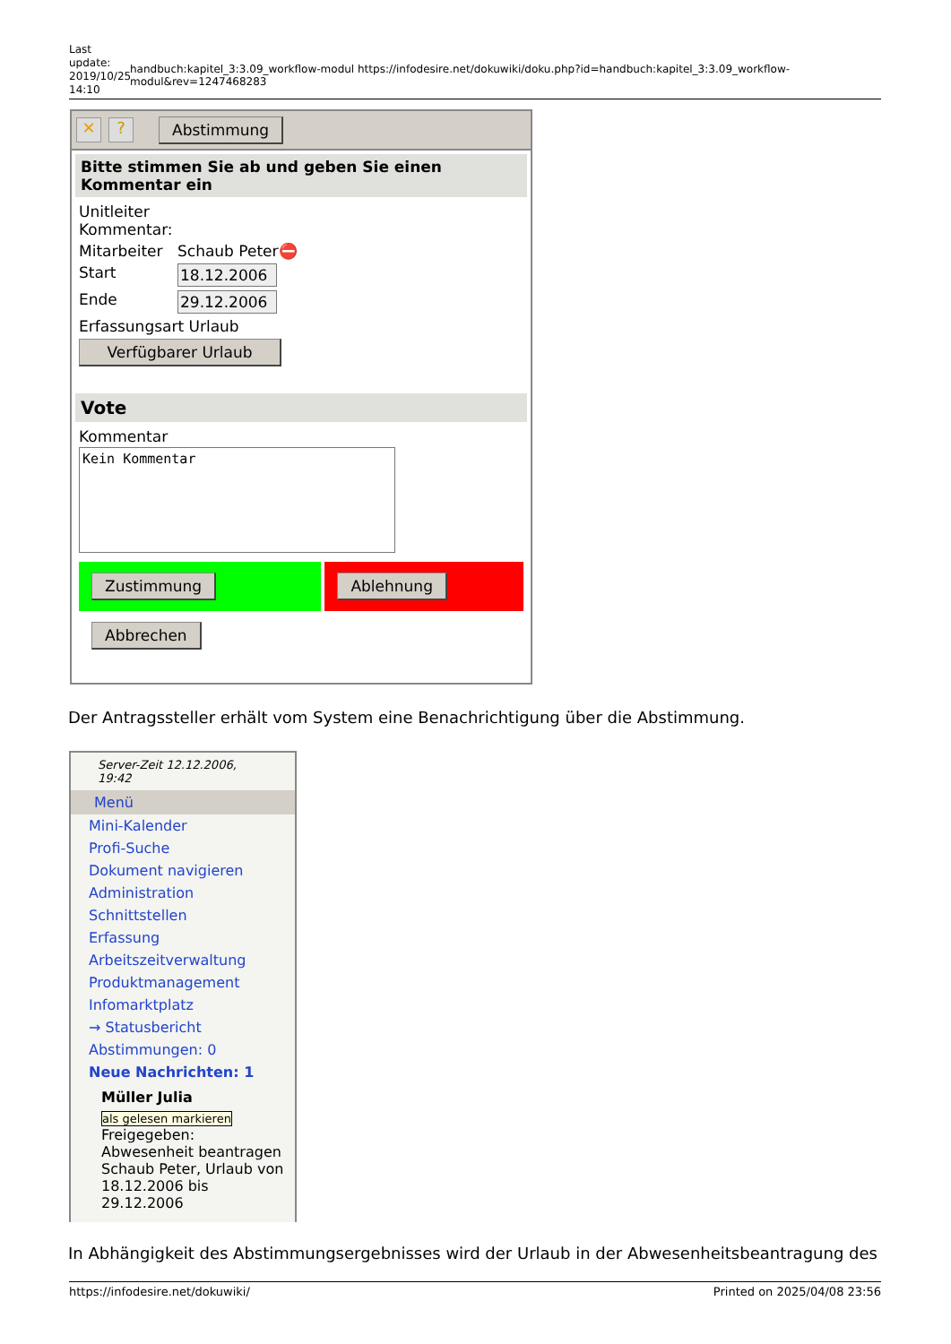Last update: 2019/10/25 14:10
handbuch:kapitel_3:3.09_workflow-modul https://infodesire.net/dokuwiki/doku.php?id=handbuch:kapitel_3:3.09_workflow-modul&rev=1247468283
✕? Abstimmung
Bitte stimmen Sie ab und geben Sie einen Kommentar ein
Unitleiter
Kommentar:
Mitarbeiter Schaub Peter ⛔
Start 18.12.2006
Ende 29.12.2006
Erfassungsart Urlaub
Verfügbarer Urlaub
Vote
Kommentar
Kein Kommentar
Zustimmung Ablehnung
Abbrechen
Der Antragssteller erhält vom System eine Benachrichtigung über die Abstimmung.
Server-Zeit 12.12.2006, 19:42
Menü
Mini-Kalender
Profi-Suche
Dokument navigieren
Administration
Schnittstellen
Erfassung
Arbeitszeitverwaltung
Produktmanagement
Infomarktplatz
→ Statusbericht
Abstimmungen: 0
Neue Nachrichten: 1
Müller Julia
als gelesen markieren
Freigegeben: Abwesenheit beantragen Schaub Peter, Urlaub von 18.12.2006 bis 29.12.2006
In Abhängigkeit des Abstimmungsergebnisses wird der Urlaub in der Abwesenheitsbeantragung des
https://infodesire.net/dokuwiki/ Printed on 2025/04/08 23:56